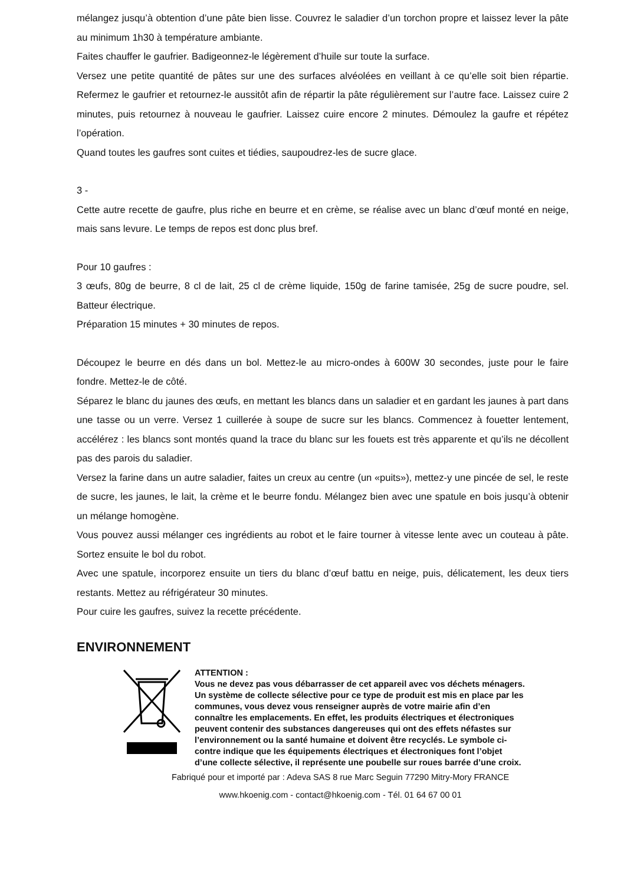mélangez jusqu’à obtention d’une pâte bien lisse. Couvrez le saladier d’un torchon propre et laissez lever la pâte au minimum 1h30 à température ambiante.
Faites chauffer le gaufrier. Badigeonnez-le légèrement d’huile sur toute la surface.
Versez une petite quantité de pâtes sur une des surfaces alvéolées en veillant à ce qu’elle soit bien répartie. Refermez le gaufrier et retournez-le aussitôt afin de répartir la pâte régulièrement sur l’autre face. Laissez cuire 2 minutes, puis retournez à nouveau le gaufrier. Laissez cuire encore 2 minutes. Démoulez la gaufre et répétez l’opération.
Quand toutes les gaufres sont cuites et tiédies, saupoudrez-les de sucre glace.
3 -
Cette autre recette de gaufre, plus riche en beurre et en crème, se réalise avec un blanc d’œuf monté en neige, mais sans levure. Le temps de repos est donc plus bref.
Pour 10 gaufres :
3 œufs, 80g de beurre, 8 cl de lait, 25 cl de crème liquide, 150g de farine tamisée, 25g de sucre poudre, sel. Batteur électrique.
Préparation 15 minutes + 30 minutes de repos.
Découpez le beurre en dés dans un bol. Mettez-le au micro-ondes à 600W 30 secondes, juste pour le faire fondre. Mettez-le de côté.
Séparez le blanc du jaunes des œufs, en mettant les blancs dans un saladier et en gardant les jaunes à part dans une tasse ou un verre. Versez 1 cuillerée à soupe de sucre sur les blancs. Commencez à fouetter lentement, accélérez : les blancs sont montés quand la trace du blanc sur les fouets est très apparente et qu’ils ne décollent pas des parois du saladier.
Versez la farine dans un autre saladier, faites un creux au centre (un «puits»), mettez-y une pincée de sel, le reste de sucre, les jaunes, le lait, la crème et le beurre fondu. Mélangez bien avec une spatule en bois jusqu’à obtenir un mélange homogène.
Vous pouvez aussi mélanger ces ingrédients au robot et le faire tourner à vitesse lente avec un couteau à pâte. Sortez ensuite le bol du robot.
Avec une spatule, incorporez ensuite un tiers du blanc d’œuf battu en neige, puis, délicatement, les deux tiers restants. Mettez au réfrigérateur 30 minutes.
Pour cuire les gaufres, suivez la recette précédente.
ENVIRONNEMENT
ATTENTION :
Vous ne devez pas vous débarrasser de cet appareil avec vos déchets ménagers. Un système de collecte sélective pour ce type de produit est mis en place par les communes, vous devez vous renseigner auprès de votre mairie afin d’en connaître les emplacements. En effet, les produits électriques et électroniques peuvent contenir des substances dangereuses qui ont des effets néfastes sur l’environnement ou la santé humaine et doivent être recyclés. Le symbole ci-contre indique que les équipements électriques et électroniques font l’objet d’une collecte sélective, il représente une poubelle sur roues barrée d’une croix.
Fabriqué pour et importé par : Adeva SAS 8 rue Marc Seguin 77290 Mitry-Mory FRANCE
www.hkoenig.com - contact@hkoenig.com - Tél. 01 64 67 00 01